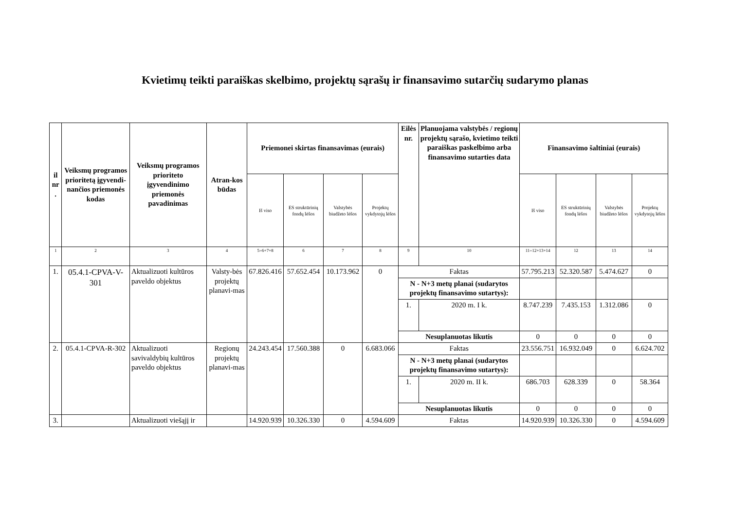Kvietimų teikti paraiškas skelbimo, projektų sąrašų ir finansavimo sutarčių sudarymo planas
| il nr . | Veiksmų programos prioritetą įgyvendi-nančios priemonės kodas | Veiksmų programos prioriteto įgyvendinimo priemonės pavadinimas | Atran-kos būdas | Priemonei skirtas finansavimas (eurais) | | | | Eilės nr. | Planuojama valstybės / regionų projektų sąrašo, kvietimo teikti paraiškas paskelbimo arba finansavimo sutarties data | Finansavimo šaltiniai (eurais) | | | |
| --- | --- | --- | --- | --- | --- | --- | --- | --- | --- | --- | --- | --- | --- |
| | | | | Iš viso | ES struktūrinių fondų lėšos | Valstybės biudžeto lėšos | Projektų vykdytojų lėšos | | | Iš viso | ES struktūrinių fondų lėšos | Valstybės biudžeto lėšos | Projektų vykdytojų lėšos |
| 1 | 2 | 3 | 4 | 5=6+7+8 | 6 | 7 | 8 | 9 | 10 | 11=12+13+14 | 12 | 13 | 14 |
| 1. | 05.4.1-CPVA-V-301 | Aktualizuoti kultūros paveldo objektus | Valsty-bės projektų planavi-mas | 67.826.416 | 57.652.454 | 10.173.962 | 0 | Faktas | | 57.795.213 | 52.320.587 | 5.474.627 | 0 |
| | | | | | | | | N - N+3 metų planai (sudarytos projektų finansavimo sutartys): | | | | | |
| | | | | | | | | 1. | 2020 m. I k. | 8.747.239 | 7.435.153 | 1.312.086 | 0 |
| | | | | | | | | Nesuplanuotas likutis | | 0 | 0 | 0 | 0 |
| 2. | 05.4.1-CPVA-R-302 | Aktualizuoti savivaldybių kultūros paveldo objektus | Regionų projektų planavi-mas | 24.243.454 | 17.560.388 | 0 | 6.683.066 | Faktas | | 23.556.751 | 16.932.049 | 0 | 6.624.702 |
| | | | | | | | | N - N+3 metų planai (sudarytos projektų finansavimo sutartys): | | | | | |
| | | | | | | | | 1. | 2020 m. II k. | 686.703 | 628.339 | 0 | 58.364 |
| | | | | | | | | Nesuplanuotas likutis | | 0 | 0 | 0 | 0 |
| 3. | | Aktualizuoti viešąjį ir | | 14.920.939 | 10.326.330 | 0 | 4.594.609 | Faktas | | 14.920.939 | 10.326.330 | 0 | 4.594.609 |